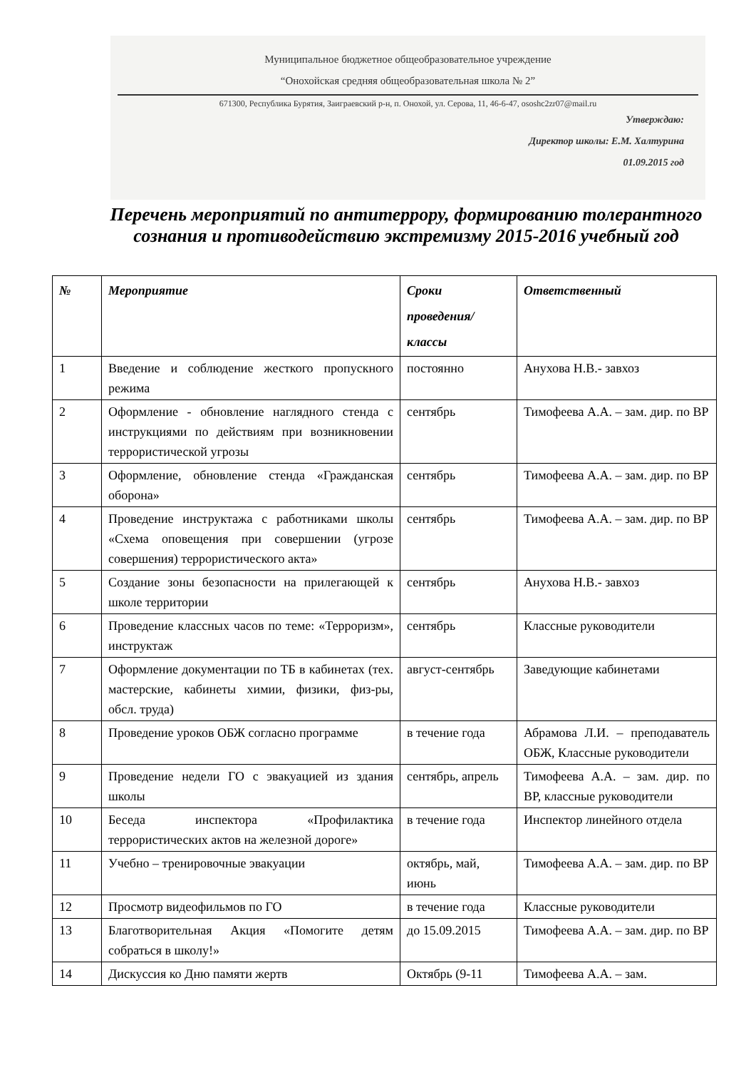Муниципальное бюджетное общеобразовательное учреждение
“Онохойская средняя общеобразовательная школа № 2”
671300, Республика Бурятия, Заиграевский р-н, п. Онохой, ул. Серова, 11, 46-6-47, ososhc2zr07@mail.ru
Утверждаю:
Директор школы: Е.М. Халтурина
01.09.2015 год
Перечень мероприятий по антитеррору, формированию толерантного сознания и противодействию экстремизму 2015-2016 учебный год
| № | Мероприятие | Сроки проведения/ классы | Ответственный |
| --- | --- | --- | --- |
| 1 | Введение и соблюдение жесткого пропускного режима | постоянно | Анухова Н.В.- завхоз |
| 2 | Оформление - обновление наглядного стенда с инструкциями по действиям при возникновении террористической угрозы | сентябрь | Тимофеева А.А. – зам. дир. по ВР |
| 3 | Оформление, обновление стенда «Гражданская оборона» | сентябрь | Тимофеева А.А. – зам. дир. по ВР |
| 4 | Проведение инструктажа с работниками школы «Схема оповещения при совершении (угрозе совершения) террористического акта» | сентябрь | Тимофеева А.А. – зам. дир. по ВР |
| 5 | Создание зоны безопасности на прилегающей к школе территории | сентябрь | Анухова Н.В.- завхоз |
| 6 | Проведение классных часов по теме: «Терроризм», инструктаж | сентябрь | Классные руководители |
| 7 | Оформление документации по ТБ в кабинетах (тех. мастерские, кабинеты химии, физики, физ-ры, обсл. труда) | август-сентябрь | Заведующие кабинетами |
| 8 | Проведение уроков ОБЖ согласно программе | в течение года | Абрамова Л.И. – преподаватель ОБЖ, Классные руководители |
| 9 | Проведение недели ГО с эвакуацией из здания школы | сентябрь, апрель | Тимофеева А.А. – зам. дир. по ВР, классные руководители |
| 10 | Беседа инспектора «Профилактика террористических актов на железной дороге» | в течение года | Инспектор линейного отдела |
| 11 | Учебно – тренировочные эвакуации | октябрь, май, июнь | Тимофеева А.А. – зам. дир. по ВР |
| 12 | Просмотр видеофильмов по ГО | в течение года | Классные руководители |
| 13 | Благотворительная Акция «Помогите детям собраться в школу!» | до 15.09.2015 | Тимофеева А.А. – зам. дир. по ВР |
| 14 | Дискуссия ко Дню памяти жертв | Октябрь (9-11 | Тимофеева А.А. – зам. |